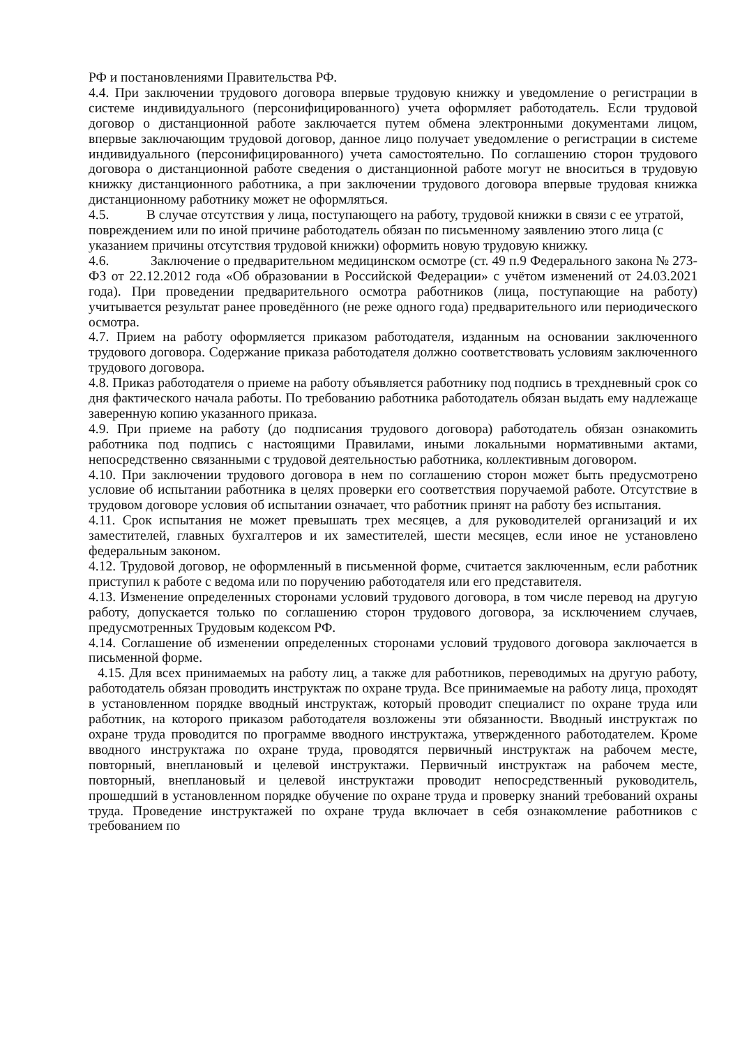РФ и постановлениями Правительства РФ.
4.4. При заключении трудового договора впервые трудовую книжку и уведомление о регистрации в системе индивидуального (персонифицированного) учета оформляет работодатель. Если трудовой договор о дистанционной работе заключается путем обмена электронными документами лицом, впервые заключающим трудовой договор, данное лицо получает уведомление о регистрации в системе индивидуального (персонифицированного) учета самостоятельно. По соглашению сторон трудового договора о дистанционной работе сведения о дистанционной работе могут не вноситься в трудовую книжку дистанционного работника, а при заключении трудового договора впервые трудовая книжка дистанционному работнику может не оформляться.
4.5. В случае отсутствия у лица, поступающего на работу, трудовой книжки в связи с ее утратой, повреждением или по иной причине работодатель обязан по письменному заявлению этого лица (с указанием причины отсутствия трудовой книжки) оформить новую трудовую книжку.
4.6. Заключение о предварительном медицинском осмотре (ст. 49 п.9 Федерального закона № 273-ФЗ от 22.12.2012 года «Об образовании в Российской Федерации» с учётом изменений от 24.03.2021 года). При проведении предварительного осмотра работников (лица, поступающие на работу) учитывается результат ранее проведённого (не реже одного года) предварительного или периодического осмотра.
4.7. Прием на работу оформляется приказом работодателя, изданным на основании заключенного трудового договора. Содержание приказа работодателя должно соответствовать условиям заключенного трудового договора.
4.8. Приказ работодателя о приеме на работу объявляется работнику под подпись в трехдневный срок со дня фактического начала работы. По требованию работника работодатель обязан выдать ему надлежаще заверенную копию указанного приказа.
4.9. При приеме на работу (до подписания трудового договора) работодатель обязан ознакомить работника под подпись с настоящими Правилами, иными локальными нормативными актами, непосредственно связанными с трудовой деятельностью работника, коллективным договором.
4.10. При заключении трудового договора в нем по соглашению сторон может быть предусмотрено условие об испытании работника в целях проверки его соответствия поручаемой работе. Отсутствие в трудовом договоре условия об испытании означает, что работник принят на работу без испытания.
4.11. Срок испытания не может превышать трех месяцев, а для руководителей организаций и их заместителей, главных бухгалтеров и их заместителей, шести месяцев, если иное не установлено федеральным законом.
4.12. Трудовой договор, не оформленный в письменной форме, считается заключенным, если работник приступил к работе с ведома или по поручению работодателя или его представителя.
4.13. Изменение определенных сторонами условий трудового договора, в том числе перевод на другую работу, допускается только по соглашению сторон трудового договора, за исключением случаев, предусмотренных Трудовым кодексом РФ.
4.14. Соглашение об изменении определенных сторонами условий трудового договора заключается в письменной форме.
4.15. Для всех принимаемых на работу лиц, а также для работников, переводимых на другую работу, работодатель обязан проводить инструктаж по охране труда. Все принимаемые на работу лица, проходят в установленном порядке вводный инструктаж, который проводит специалист по охране труда или работник, на которого приказом работодателя возложены эти обязанности. Вводный инструктаж по охране труда проводится по программе вводного инструктажа, утвержденного работодателем. Кроме вводного инструктажа по охране труда, проводятся первичный инструктаж на рабочем месте, повторный, внеплановый и целевой инструктажи. Первичный инструктаж на рабочем месте, повторный, внеплановый и целевой инструктажи проводит непосредственный руководитель, прошедший в установленном порядке обучение по охране труда и проверку знаний требований охраны труда. Проведение инструктажей по охране труда включает в себя ознакомление работников с требованием по